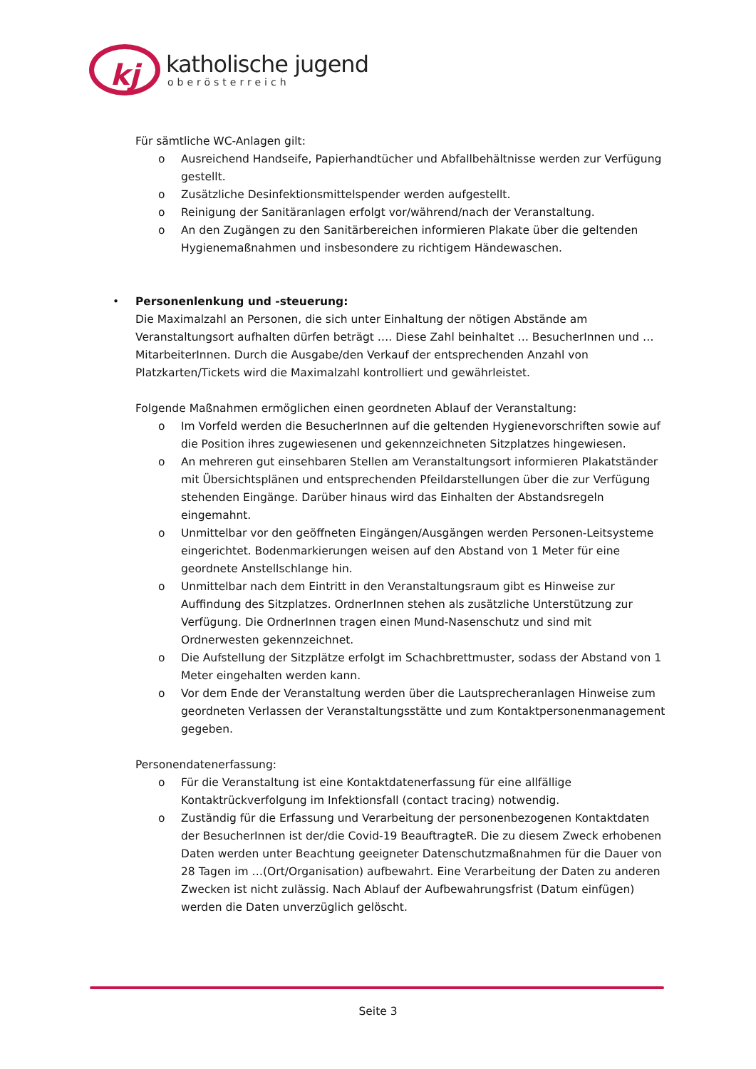kj
katholische jugend
oberösterreich
Für sämtliche WC-Anlagen gilt:
o Ausreichend Handseife, Papierhandtücher und Abfallbehältnisse werden zur Verfügung gestellt.
o Zusätzliche Desinfektionsmittelspender werden aufgestellt.
o Reinigung der Sanitäranlagen erfolgt vor/während/nach der Veranstaltung.
o An den Zugängen zu den Sanitärbereichen informieren Plakate über die geltenden Hygienemaßnahmen und insbesondere zu richtigem Händewaschen.
• Personenlenkung und -steuerung:
Die Maximalzahl an Personen, die sich unter Einhaltung der nötigen Abstände am Veranstaltungsort aufhalten dürfen beträgt …. Diese Zahl beinhaltet … BesucherInnen und …MitarbeiterInnen. Durch die Ausgabe/den Verkauf der entsprechenden Anzahl von Platzkarten/Tickets wird die Maximalzahl kontrolliert und gewährleistet.
Folgende Maßnahmen ermöglichen einen geordneten Ablauf der Veranstaltung:
o Im Vorfeld werden die BesucherInnen auf die geltenden Hygienevorschriften sowie auf die Position ihres zugewiesenen und gekennzeichneten Sitzplatzes hingewiesen.
o An mehreren gut einsehbaren Stellen am Veranstaltungsort informieren Plakatständer mit Übersichtsplänen und entsprechenden Pfeildarstellungen über die zur Verfügung stehenden Eingänge. Darüber hinaus wird das Einhalten der Abstandsregeln eingemahnt.
o Unmittelbar vor den geöffneten Eingängen/Ausgängen werden Personen-Leitsysteme eingerichtet. Bodenmarkierungen weisen auf den Abstand von 1 Meter für eine geordnete Anstellschlange hin.
o Unmittelbar nach dem Eintritt in den Veranstaltungsraum gibt es Hinweise zur Auffindung des Sitzplatzes. OrdnerInnen stehen als zusätzliche Unterstützung zur Verfügung. Die OrdnerInnen tragen einen Mund-Nasenschutz und sind mit Ordnerwesten gekennzeichnet.
o Die Aufstellung der Sitzplätze erfolgt im Schachbrettmuster, sodass der Abstand von 1 Meter eingehalten werden kann.
o Vor dem Ende der Veranstaltung werden über die Lautsprecheranlagen Hinweise zum geordneten Verlassen der Veranstaltungsstätte und zum Kontaktpersonenmanagement gegeben.
Personendatenerfassung:
o Für die Veranstaltung ist eine Kontaktdatenerfassung für eine allfällige Kontaktrückverfolgung im Infektionsfall (contact tracing) notwendig.
o Zuständig für die Erfassung und Verarbeitung der personenbezogenen Kontaktdaten der BesucherInnen ist der/die Covid-19 BeauftragteR. Die zu diesem Zweck erhobenen Daten werden unter Beachtung geeigneter Datenschutzmaßnahmen für die Dauer von 28 Tagen im …(Ort/Organisation) aufbewahrt. Eine Verarbeitung der Daten zu anderen Zwecken ist nicht zulässig. Nach Ablauf der Aufbewahrungsfrist (Datum einfügen) werden die Daten unverzüglich gelöscht.
Seite 3